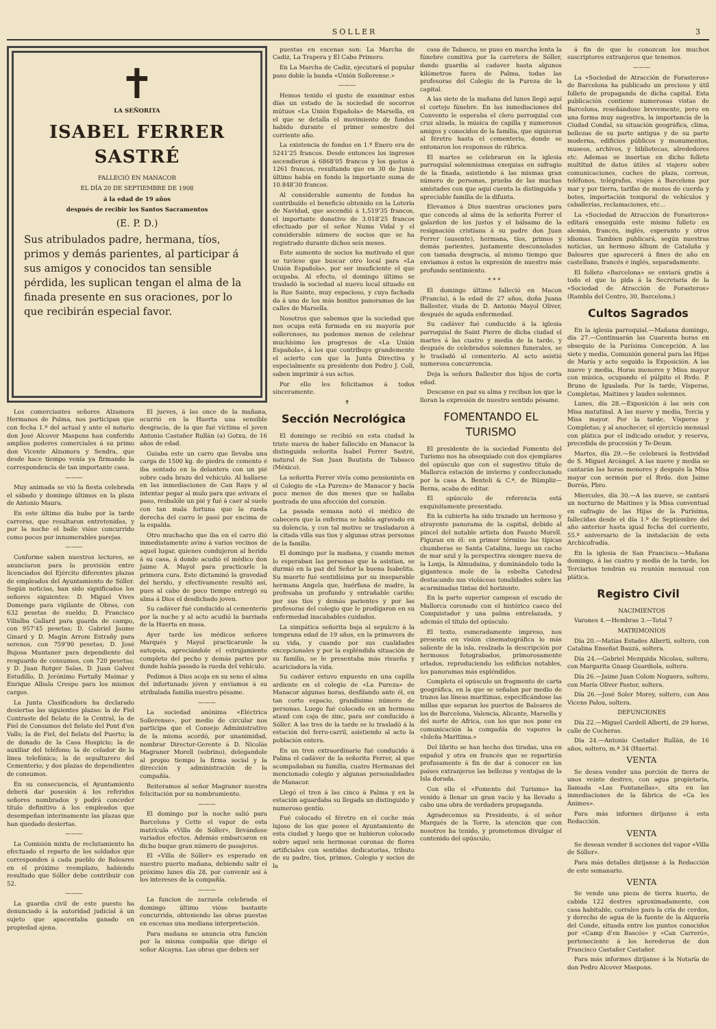SOLLER 3
✝
LA SEÑORITA
ISABEL FERRER SASTRÉ
FALLECIÓ EN MANACOR
EL DÍA 20 DE SEPTIEMBRE DE 1908
á la edad de 19 años
después de recibir los Santos Sacramentos
(E. P. D.)
Sus atribulados padre, hermana, tíos, primos y demás parientes, al participar á sus amigos y conocidos tan sensible pérdida, les suplican tengan el alma de la finada presente en sus oraciones, por lo que recibirán especial favor.
Los comerciantes señores Alzamora Hermanos de Palma, nos participan que con fecha 1.º del actual y ante el notario don José Alcover Maspons han conferido amplios poderes comerciales á su primo don Vicente Alzamora y Sendra, que desde hace tiempo venía ya firmando la correspondencia de tan importante casa.
———
Muy animada se vió la fiesta celebrada el sábado y domingo últimos en la plaza de Antonio Maura.
En este último día hubo por la tarde carreras, que resultaron entretenidas, y por la noche el baile vióse concurrido como pocos por innumerables parejas.
———
Conforme saben nuestros lectores, se anunciaron para la provisión entre licenciados del Ejército diferentes plazas de empleados del Ayuntamiento de Sóller. Según noticias, han sido significados los señores siguientes: D. Miguel Vives Domenge para vigilante de Obras, con 632 pesetas de sueldo; D. Francisco Vilialba Gallard para guarda de campo, con 957'45 pesetas; D. Gabriel Jaume Ginard y D. Magin Arrom Estrañy para serenos, con 759'90 pesetas; D. José Bujosa Muntaner para dependiente del resguardo de consumos, con 720 pesetas; y D. Juan Rotger Salas, D. Juan Galvez Estudillo, D. Jerónimo Fortuñy Maimar y Enrique Albala Crespo para los mismos cargos.
La Junta Clasificadora ha declarado desiertas las siguientes plazas: la de Fiel Contraste del fielato de la Central, la de Fiel de Consumos del fielato del Pont d'en Valls; la de Fiel, del fielato del Puerto; la de donado de la Casa Hospicio; la de auxiliar del teléfono; la de celador de la linea telefónica; la de sepulturero del Cementerio; y dos plazas de dependientes de consumos.
En su consecuencia, el Ayuntamiento deberá dar posesión á los referidos señores nombrados y podrá conceder título definitivo á los empleados que desempeñan interinamente las plazas que han quedado desiertas.
———
La Comisión mixta de reclutamiento ha efectuado el reparto de los soldados que corresponden á cada pueblo de Baleares en el próximo reemplazo, habiendo resultado que Sóller debe contribuir con 52.
———
La guardia civil de este puesto ha denunciado á la autoridad judicial á un sujeto que apacentaba ganado en propiedad ajena.
El jueves, á las once de la mañana, ocurrió en la Huerta una sensible desgracia, de la que fué víctima el joven Antonio Castañer Rullán (a) Gotxu, de 16 años de edad.
Guiaba este un carro que llevaba una carga de 1500 kg. de piedra de cemento é iba sentado en la delantera con un pié sobre cada brazo del vehículo. Al hallarse en las inmediaciones de Can Raya y al intentar pegar al mulo para que avivara el paso, resbalóle un pié y fué á caer al suelo con tan mala fortuna que la rueda derecha del carro le pasó por encima de la espalda.
Otro muchacho que iba en el carro dió inmediatamente aviso á varios vecinos de aquel lugar, quienes condujeron al herido á su casa, á donde acudió el médico don Jaime A. Mayol para practicarle la primera cura. Este dictaminó la gravedad del herido, y efectivamente resultó así, pues al cabo de poco tiempo entregó su alma á Dios el desdichado joven.
Su cadáver fué conducido al cementerio por la noche y al acto acudió la barriada de la Huerta en masa.
Ayer tarde los médicos señores Marqués y Mayol practicaronle la autopsia, apreciándole el estrujamiento completo del pecho y demás partes por donde había pasado la rueda del vehículo.
Pedimos á Dios acoja en su seno el alma del infortunado jóven y enviamos á su atribulada familia nuestro pésame.
———
La sociedad anónima «Eléctrica Sollerense», por medio de circular nos participa que el Consejo Administrativo de la misma acordó, por unanimidad, nombrar Director-Gerente á D. Nicolás Magraner Morell (sobrino), delegandole al propio tiempo la firma social y la dirección y administración de la compañía.
Reiteramos al señor Magraner nuestra felicitación por su nombramiento.
———
El domingo por la noche salió para Barcelona y Cette el vapor de esta matrícula «Villa de Sóller», llevándose variados efectos. Además embarcaron en dicho buque gran número de pasajeros.
El «Villa de Sóller» es esperado en nuestro puerto mañana, debiendo salir el próximo lunes día 28, por convenir así á los intereses de la compañía.
———
La funcion de zarzuela celebrada el domingo último vióse bastante concurrida, obteniendo las obras puestas en escenas una mediana interpretación.
Para mañana se anuncia otra función por la misma compañía que dirige el señor Alcayna. Las obras que deben ser
puestas en escenas son: La Marcha de Cadiz, La Trapera y El Cabo Primero.
En La Marcha de Cadiz, ejecutará el popular paso doble la banda «Unión Sollerense.»
———
Hemos tenido el gusto de examinar estos días un estado de la sociedad de socorros mútuos «La Unión Española» de Marsella, en el que se detalla el movimiento de fondos habido durante el primer semestre del corriente año.
La existencia de fondos en 1.º Enero era de 5241'25 francos. Desde entonces los ingresos ascendieron á 6868'05 francos y los gastos á 1261 francos, resultando que en 30 de Junio último había en fondo la importante suma de 10.848'30 francos.
Al considerable aumento de fondos ha contribuído el beneficio obtenido en la Lotería de Navidad, que ascendió á 1,519'35 francos, el importante donativo de 3.018'25 francos efectuado por el señor Numa Vidal y el considerable número de socios que se ha registrado durante dichos seis meses.
Este aumento de socios ha motivado el que se tuviese que buscar otro local para «La Unión Española», por ser insuficiente el que ocupaba. Al efecto, el domingo último se trasladó la sociedad al nuevo local situado en la Rue Sainte, muy espacioso, y cuya fachada da á uno de los más bonitos panoramas de las calles de Marsella.
Nosotros que sabemos que la sociedad que nos ocupa está formada en su mayoría por sollerenses, no podemos menos de celebrar muchísimo los progresos de «La Unión Española», á los que contribuye grandemente el acierto con que la Junta Directiva y especialmente su presidente don Pedro J. Coll, saben imprimir á sus actos.
Por ello les felicitamos á todos sinceramente.
✝
Sección Necrológica
El domingo se recibió en esta ciudad la triste nueva de haber fallecido en Manacor la distinguida señorita Isabel Ferrer Sastré, natural de San Juan Bautista de Tabasco (México).
La señorita Ferrer vivía como pensionista en el Colegio de «La Pureza» de Manacor y hacía poco menos de dos meses que se hallaba postrada de una afección del corazón.
La pasada semana notó el médico de cabecera que la enferma se había agravado en su dolencia, y con tal motivo se trasladaron á la citada villa sus tios y algunas otras personas de la familia.
El domingo por la mañana, y cuando menos lo esperaban las personas que la asistian, se durmió en la paz del Señor la buena Isabelita. Su muerte fué sentidísima por su inseparable hermana Angela que, huérfana de madre, la profesaba un profundo y entrañable cariño; por sus tíos y demás parientes y por las profesoras del colegio que le prodigaron en su enfermedad inacabables cuidados.
La simpática señorita baja al sepulcro á la temprana edad de 19 años, en la primavera de su vida, y cuando por sus cualidades excepcionales y por la espléndida situación de su familia, se le presentaba más risueña y acariciadora la vida.
Su cadáver estuvo expuesto en una capilla ardiente en el colegio de «La Pureza» de Manacor algunas horas, desfilando ante él, en tan corto espacio, grandísimo número de personas. Luego fué colocado en un hermoso ataud con caja de zinc, para ser conducido á Sóller. A las tres de la tarde se lo trasladó á la estación del ferro-carril, asistiendo al acto la población entera.
En un tren extraordinario fué conducido á Palma el cadáver de la señorita Ferrer, al que acompañaban su familia, cuatro Hermanas del mencionado colegio y algunas personalidades de Manacor.
Llegó el tren á las cinco á Palma y en la estación aguardaba su llegada un distinguido y numeroso gentío.
Fué colocado el féretro en el coche más lujoso de los que posee el Ayuntamiento de esta ciudad y luego que se hubieron colocado sobre aquel seis hermosas coronas de flores artificiales con sentidas dedicatorias, tributo de su padre, tíos, primos, Colegio y socios de la
casa de Tabasco, se puso en marcha lenta la fúnebre comitiva por la carretera de Sóller, dando guardia al cadaver hasta algunos kilómetros fuera de Palma, todas las profesoras del Colegio de la Pureza de la capital.
A las siete de la mañana del lunes llegó aquí el cortejo fúnebre. En las inmediaciones del Convento le esperaba el clero parroquial con cruz alzada, la música de capilla y numerosos amigos y conocidos de la familia, que siguieron al féretro hasta el cementerio, donde se entonaron los responsos de rúbrica.
El martes se celebraron en la iglesia parroquial solemnísimas exequias en sufragio de la finada, asistiendo á las mismas gran número de personas, prueba de las muchas amistades con que aquí cuenta la distinguida y apreciable familia de la difunta.
Elevamos á Dios nuestras oraciones para que conceda al alma de la señorita Ferrer el galardon de los justos y el bálsamo de la resignación cristiana á su padre don Juan Ferrer (ausente), hermana, tíos, primos y demás parientes, justamente desconsolados con tamaña desgracia, al mismo tiempo que enviamos á estos la expresión de nuestro más profundo sentimiento.
* * *
El domingo último falleció en Macon (Francia), á la edad de 27 años, doña Juana Ballester, viuda de D. Antonio Mayol Oliver, después de aguda enfermedad.
Su cadáver fué conducido á la iglesia parroquial de Saint Pierre de dicha ciudad el martes á las cuatro y media de la tarde, y después de celebrados solemnes funerales, se le trasladó al cementerio. Al acto asistió numerosa concurrencia.
Deja la señora Ballester dos hijos de corta edad.
Descanse en paz su alma y reciban los que la lloran la expresión de nuestro sentido pésame.
FOMENTANDO EL TURISMO
El presidente de la sociedad Fomento del Turismo nos ha obsequiado con dos ejemplares del opúsculo que con el sugestivo título de Mallorca estación de invierno y confeccionado por la casa A. Benteli & C.ª, de Bümpliz—Berna, acaba de editar.
El opúsculo de referencia está exquisitamente presentado.
En la cubierta ha sido trazado un hermoso y atrayente panorama de la capital, debido al pincel del notable artista don Fausto Morell. Figuran en él: en primer término las típicas chumberas se Santa Catalina, luego un cacho de mar azul y la perspectiva siempre nueva de la Lonja, la Almudaina, y dominándolo todo la gigantesca mole de la esbelta Catedral destacando sus violáceas tonalidades sobre las acarminadas tintas del horizonte.
En la parte superior campean el escudo de Mallorca coronado con el histórico casco del Conquistador y una palma entrelazada, y además el título del opúsculo.
El texto, esmeradamente impreso, nos presenta en visión cinematográfica lo más saliente de la isla, realzada la descripción por hermosos fotograbados, primorosamente orlados, reproduciendo los edificios notables, los panoramas más espléndidos.
Completa el opúsculo un fragmento de carta geográfica, en la que se señalan por medio de trazos las líneas marítimas, especificándose las millas que separan los puertos de Baleares de los de Barcelona, Valencia, Alicante, Marsella y del norte de Africa, con los que nos pone en comunicación la compañía de vapores la «Isleña Marítima.»
Del librito se han hecho dos tiradas, una en español y otra en francés que se repartirán profusamente á fin de dar á conocer en los países extranjeros las bellezas y ventajas de la Isla dorada.
Con ello el «Fomento del Turismo» ha venido á llenar un gran vacío y ha llevado á cabo una obra de verdadera propaganda.
Agradecemos su Presidente, á el señor Marqués de la Torre, la atención que con nosotros ha tenido, y prometemos divulgar el contenido del opúsculo,
á fin de que lo conozcan los muchos suscriptores extranjeros que tenemos.
———
La «Sociedad de Atracción de Forasteros» de Barcelona ha publicado un precioso y útil folleto de propaganda de dicha capital. Esta publicación contiene numerosas vistas de Barcelona, reseñándose brevemente, pero en una forma muy sugestiva, la importancia de la Ciudad Condal, su situación geográfica, clima, bellezas de su parte antigua y de su parte moderna, edificios públicos y monumentos, museos, archivos, y bibliotecas, alrededores etc. Ademas se insertan en dicho folleto multitud de datos útiles al viajero sobre comunicaciones, coches de plaza, correos, teléfonos, telégrafos, viajes á Barcelona por mar y por tierra, tarifas de mozos de cuerda y botes, importación temporal de vehículos y caballerías, reclamaciones, etc...
La «Sociedad de Atracción de Forasteros» editará enseguida este mismo folleto en alemán, francés, inglés, esperanto y otros idiomas. Tambien publicará, según nuestras noticias, un hermoso álbum de Cataluña y Baleares que aparecerá á fines de año en castellano, francés é inglés, separadamente.
El folleto «Barcelona» se enviará gratis á todo el que lo pida á la Secretaría de la «Sociedad de Atracción de Forasteros» (Rambla del Centro, 30, Barcelona.)
Cultos Sagrados
En la iglesia parroquial.—Mañana domingo, día 27.—Continuarán las Cuarenta horas en obsequio de la Purísima Concepción. A las siete y media, Comunión general para las Hijas de María y acto seguido la Exposición. A las nueve y media, Horas menores y Misa mayor con música, ocupando el púlpito el Rvdo. P. Bruno de Igualada. Por la tarde, Vísperas, Completas, Maitines y laudes solemnes.
Lunes, día 28.—Exposición á las seis con Misa matutinal. A las nueve y media, Tercia y Misa mayor. Por la tarde, Vísperas y Completas; y al anochecer, el ejercicio mensual con plática por el indicado orador, y reserva, precedida de procesión y Te-Deum.
Martes, día 29.—Se celebrará la festividad de S. Miguel Arcángel. A las nueve y media se cantarán las horas menores y después la Misa mayor con sermón por el Rvdo. don Jaime Borrás, Pbro.
Miercoles, día 30.—A las nueve, se cantará un nocturno de Maitines y la Misa conventual en sufragio de las Hijas de la Purísima, fallecidas desde el día 1.º de Septiembre del año anterior hasta igual fecha del corriente, 55.º aniversario de la instalación de esta Archicofradía.
En la iglesia de San Francisco.—Mañana domingo, á las cuatro y media de la tarde, los Terciarios tendrán su reunión mensual con plática.
Registro Civil
NACIMIENTOS
Varones 4.—Hembras 3.—Total 7
MATRIMONIOS
Día 20.—Matías Estades Albertí, soltero, con Catalina Enseñat Bauzá, soltera.
Día 24.—Gabriel Mezquida Nicolau, soltero, con Margarita Gnasp Guardiola, soltera.
Día 26.—Jaime Juan Colom Noguera, soltero, con María Oliver Pastor, soltera.
Día 26.—José Soler Morey, soltero, con Ana Vicens Palou, soltera.
DEFUNCIONES
Día 22.—Miguel Cardell Albertí, de 29 horas, calle de Cocheras.
Día 24.—Antonio Castañer Rullán, de 16 años, soltero, m.ª 34 (Huerta).
VENTA
Se desea vender una porción de tierra de unos veinte destres, con agua propietaria, llamada «Las Fontanellas», sita en las inmediaciones de la fábrica de «Ca les Ánimes».
Para más informes dirijanse á esta Redacción.
VENTA
Se desean vender 8 acciones del vapor «Villa de Sóller».
Para más detalles dirijanse á la Redacción de este semanario.
VENTA
Se vende una pieza de tierra huerto, de cabida 122 destres aproximadamente, con casa habitable, corrales para la cría de cerdos, y derecho de agua de la fuente de la Alquería del Conde, situada entre los puntos conocidos por «Camp d'en Bascós» y «Can Carreró», perteneciente á los herederos de don Francisco Castañer Castañer.
Para más informes dirijanse á la Notaría de don Pedro Alcover Maspons.